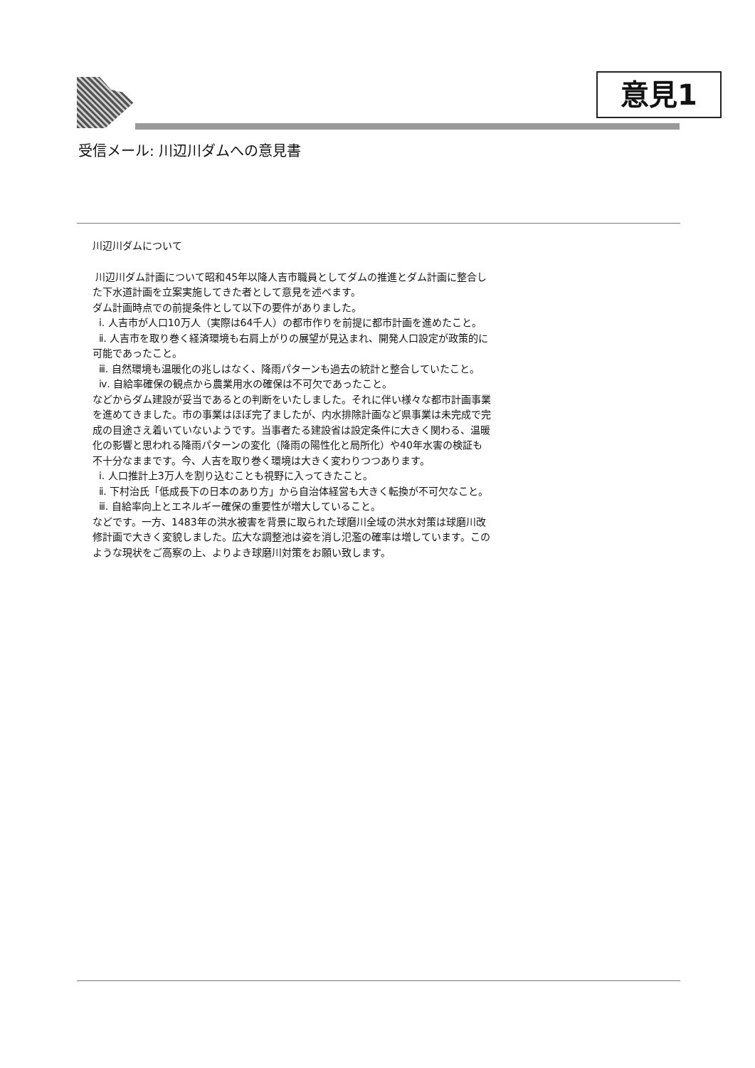意見1
受信メール: 川辺川ダムへの意見書
川辺川ダムについて
川辺川ダム計画について昭和45年以降人吉市職員としてダムの推進とダム計画に整合した下水道計画を立案実施してきた者として意見を述べます。
ダム計画時点での前提条件として以下の要件がありました。
ⅰ. 人吉市が人口10万人（実際は64千人）の都市作りを前提に都市計画を進めたこと。
ⅱ. 人吉市を取り巻く経済環境も右肩上がりの展望が見込まれ、開発人口設定が政策的に可能であったこと。
ⅲ. 自然環境も温暖化の兆しはなく、降雨パターンも過去の統計と整合していたこと。
ⅳ. 自給率確保の観点から農業用水の確保は不可欠であったこと。
などからダム建設が妥当であるとの判断をいたしました。それに伴い様々な都市計画事業を進めてきました。市の事業はほぼ完了ましたが、内水排除計画など県事業は未完成で完成の目途さえ着いていないようです。当事者たる建設省は設定条件に大きく関わる、温暖化の影響と思われる降雨パターンの変化（降雨の陽性化と局所化）や40年水害の検証も不十分なままです。今、人吉を取り巻く環境は大きく変わりつつあります。
ⅰ. 人口推計上3万人を割り込むことも視野に入ってきたこと。
ⅱ. 下村治氏「低成長下の日本のあり方」から自治体経営も大きく転換が不可欠なこと。
ⅲ. 自給率向上とエネルギー確保の重要性が増大していること。
などです。一方、1483年の洪水被害を背景に取られた球磨川全域の洪水対策は球磨川改修計画で大きく変貌しました。広大な調整池は姿を消し氾濫の確率は増しています。このような現状をご高察の上、よりよき球磨川対策をお願い致します。